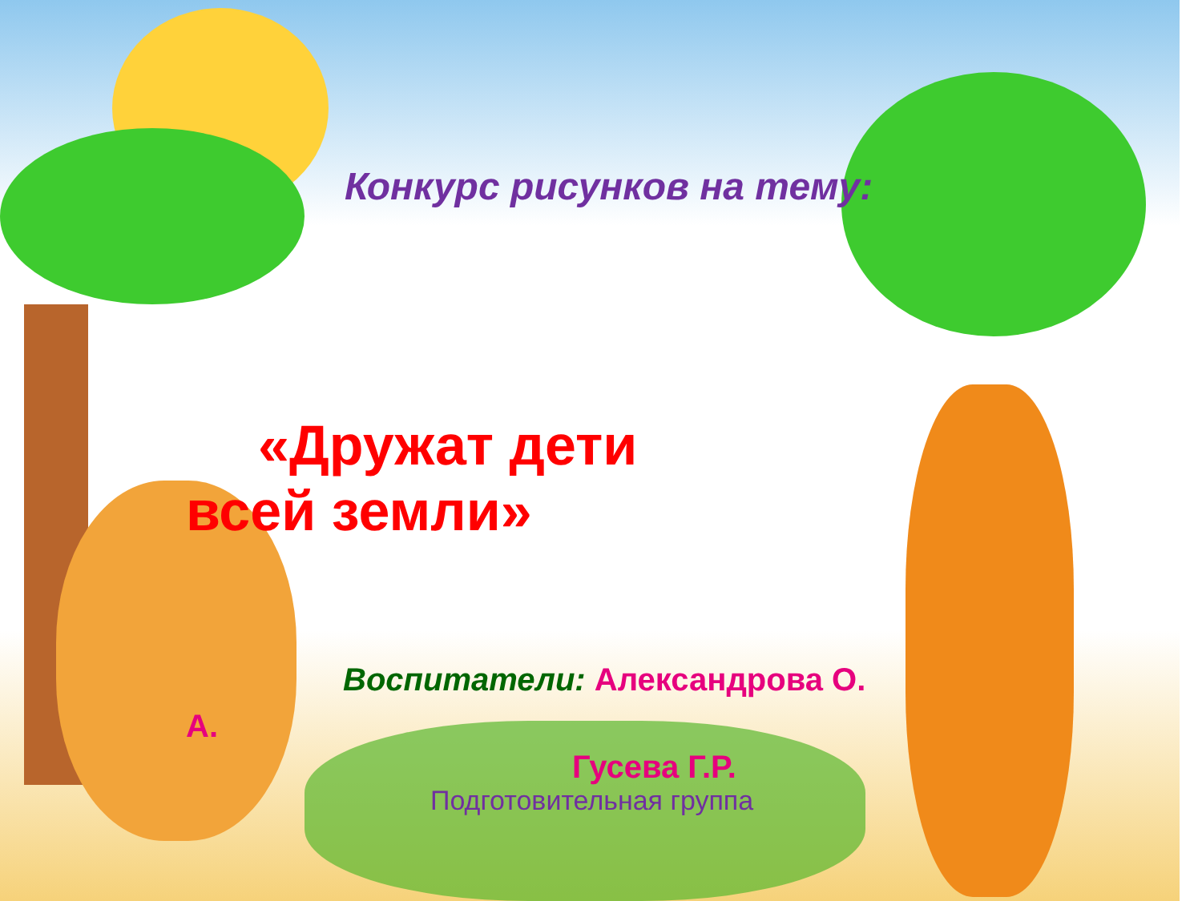Конкурс рисунков на тему:
«Дружат дети всей земли»
Воспитатели: Александрова О. А.
Гусева Г.Р.
Подготовительная группа